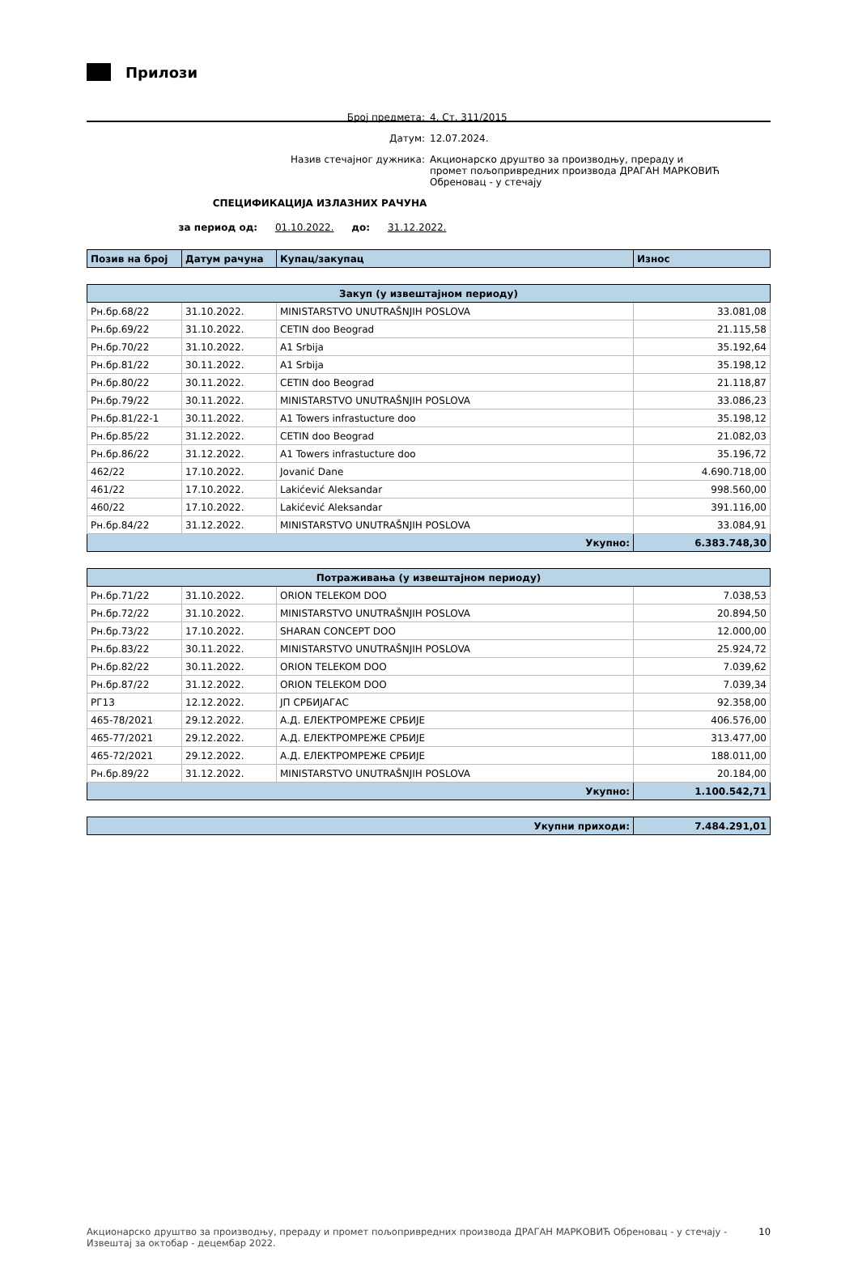Прилози
Број предмета: 4. Ст. 311/2015
Датум: 12.07.2024.
Назив стечајног дужника: Акционарско друштво за производњу, прераду и промет пољопривредних производа ДРАГАН МАРКОВИЋ Обреновац - у стечају
СПЕЦИФИКАЦИЈА ИЗЛАЗНИХ РАЧУНА
за период од: 01.10.2022. до: 31.12.2022.
| Позив на број | Датум рачуна | Купац/закупац | Износ |
| --- | --- | --- | --- |
| Закуп (у извештајном периоду) | | | |
| --- | --- | --- | --- |
| Рн.бр.68/22 | 31.10.2022. | MINISTARSTVO UNUTRAŠNJIH POSLOVA | 33.081,08 |
| Рн.бр.69/22 | 31.10.2022. | CETIN doo Beograd | 21.115,58 |
| Рн.бр.70/22 | 31.10.2022. | A1 Srbija | 35.192,64 |
| Рн.бр.81/22 | 30.11.2022. | A1 Srbija | 35.198,12 |
| Рн.бр.80/22 | 30.11.2022. | CETIN doo Beograd | 21.118,87 |
| Рн.бр.79/22 | 30.11.2022. | MINISTARSTVO UNUTRAŠNJIH POSLOVA | 33.086,23 |
| Рн.бр.81/22-1 | 30.11.2022. | A1 Towers infrastucture doo | 35.198,12 |
| Рн.бр.85/22 | 31.12.2022. | CETIN doo Beograd | 21.082,03 |
| Рн.бр.86/22 | 31.12.2022. | A1 Towers infrastucture doo | 35.196,72 |
| 462/22 | 17.10.2022. | Jovanić Dane | 4.690.718,00 |
| 461/22 | 17.10.2022. | Lakićević Aleksandar | 998.560,00 |
| 460/22 | 17.10.2022. | Lakićević Aleksandar | 391.116,00 |
| Рн.бр.84/22 | 31.12.2022. | MINISTARSTVO UNUTRAŠNJIH POSLOVA | 33.084,91 |
| Укупно: | | | 6.383.748,30 |
| Потраживања (у извештајном периоду) | | | |
| --- | --- | --- | --- |
| Рн.бр.71/22 | 31.10.2022. | ORION TELEKOM DOO | 7.038,53 |
| Рн.бр.72/22 | 31.10.2022. | MINISTARSTVO UNUTRAŠNJIH POSLOVA | 20.894,50 |
| Рн.бр.73/22 | 17.10.2022. | SHARAN CONCEPT DOO | 12.000,00 |
| Рн.бр.83/22 | 30.11.2022. | MINISTARSTVO UNUTRAŠNJIH POSLOVA | 25.924,72 |
| Рн.бр.82/22 | 30.11.2022. | ORION TELEKOM DOO | 7.039,62 |
| Рн.бр.87/22 | 31.12.2022. | ORION TELEKOM DOO | 7.039,34 |
| РГ13 | 12.12.2022. | ЈП СРБИЈАГАС | 92.358,00 |
| 465-78/2021 | 29.12.2022. | А.Д. ЕЛЕКТРОМРЕЖЕ СРБИЈЕ | 406.576,00 |
| 465-77/2021 | 29.12.2022. | А.Д. ЕЛЕКТРОМРЕЖЕ СРБИЈЕ | 313.477,00 |
| 465-72/2021 | 29.12.2022. | А.Д. ЕЛЕКТРОМРЕЖЕ СРБИЈЕ | 188.011,00 |
| Рн.бр.89/22 | 31.12.2022. | MINISTARSTVO UNUTRAŠNJIH POSLOVA | 20.184,00 |
| Укупно: | | | 1.100.542,71 |
| Укупни приходи: | 7.484.291,01 |
Акционарско друштво за производњу, прераду и промет пољопривредних производа ДРАГАН МАРКОВИЋ Обреновац - у стечају - Извештај за октобар - децембар 2022. 10